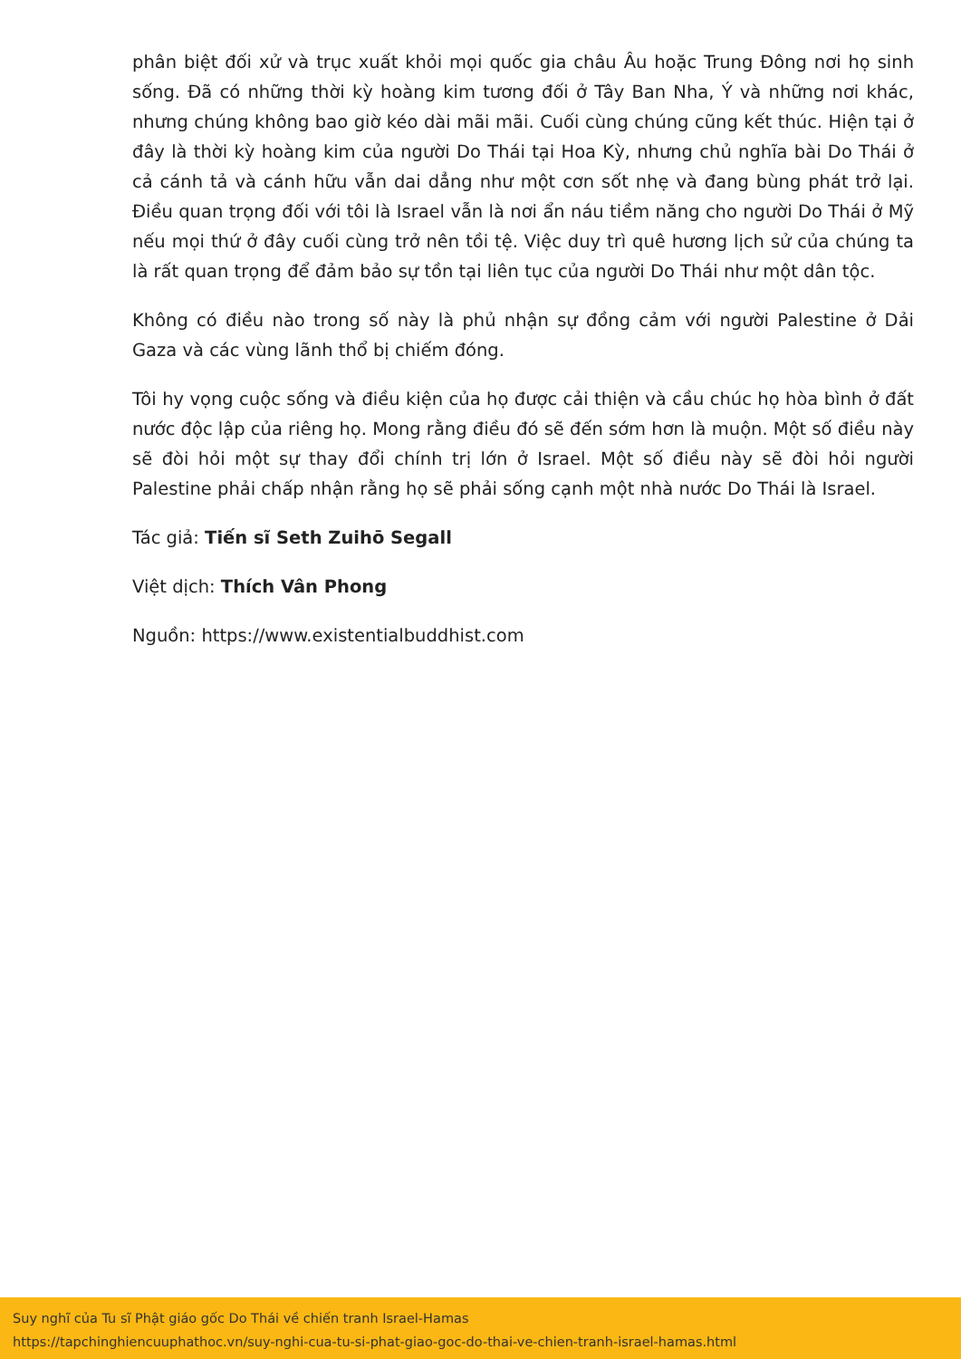phân biệt đối xử và trục xuất khỏi mọi quốc gia châu Âu hoặc Trung Đông nơi họ sinh sống. Đã có những thời kỳ hoàng kim tương đối ở Tây Ban Nha, Ý và những nơi khác, nhưng chúng không bao giờ kéo dài mãi mãi. Cuối cùng chúng cũng kết thúc. Hiện tại ở đây là thời kỳ hoàng kim của người Do Thái tại Hoa Kỳ, nhưng chủ nghĩa bài Do Thái ở cả cánh tả và cánh hữu vẫn dai dẳng như một cơn sốt nhẹ và đang bùng phát trở lại. Điều quan trọng đối với tôi là Israel vẫn là nơi ẩn náu tiềm năng cho người Do Thái ở Mỹ nếu mọi thứ ở đây cuối cùng trở nên tồi tệ. Việc duy trì quê hương lịch sử của chúng ta là rất quan trọng để đảm bảo sự tồn tại liên tục của người Do Thái như một dân tộc.
Không có điều nào trong số này là phủ nhận sự đồng cảm với người Palestine ở Dải Gaza và các vùng lãnh thổ bị chiếm đóng.
Tôi hy vọng cuộc sống và điều kiện của họ được cải thiện và cầu chúc họ hòa bình ở đất nước độc lập của riêng họ. Mong rằng điều đó sẽ đến sớm hơn là muộn. Một số điều này sẽ đòi hỏi một sự thay đổi chính trị lớn ở Israel. Một số điều này sẽ đòi hỏi người Palestine phải chấp nhận rằng họ sẽ phải sống cạnh một nhà nước Do Thái là Israel.
Tác giả: Tiến sĩ Seth Zuihō Segall
Việt dịch: Thích Vân Phong
Nguồn: https://www.existentialbuddhist.com
Suy nghĩ của Tu sĩ Phật giáo gốc Do Thái về chiến tranh Israel-Hamas
https://tapchinghiencuuphathoc.vn/suy-nghi-cua-tu-si-phat-giao-goc-do-thai-ve-chien-tranh-israel-hamas.html